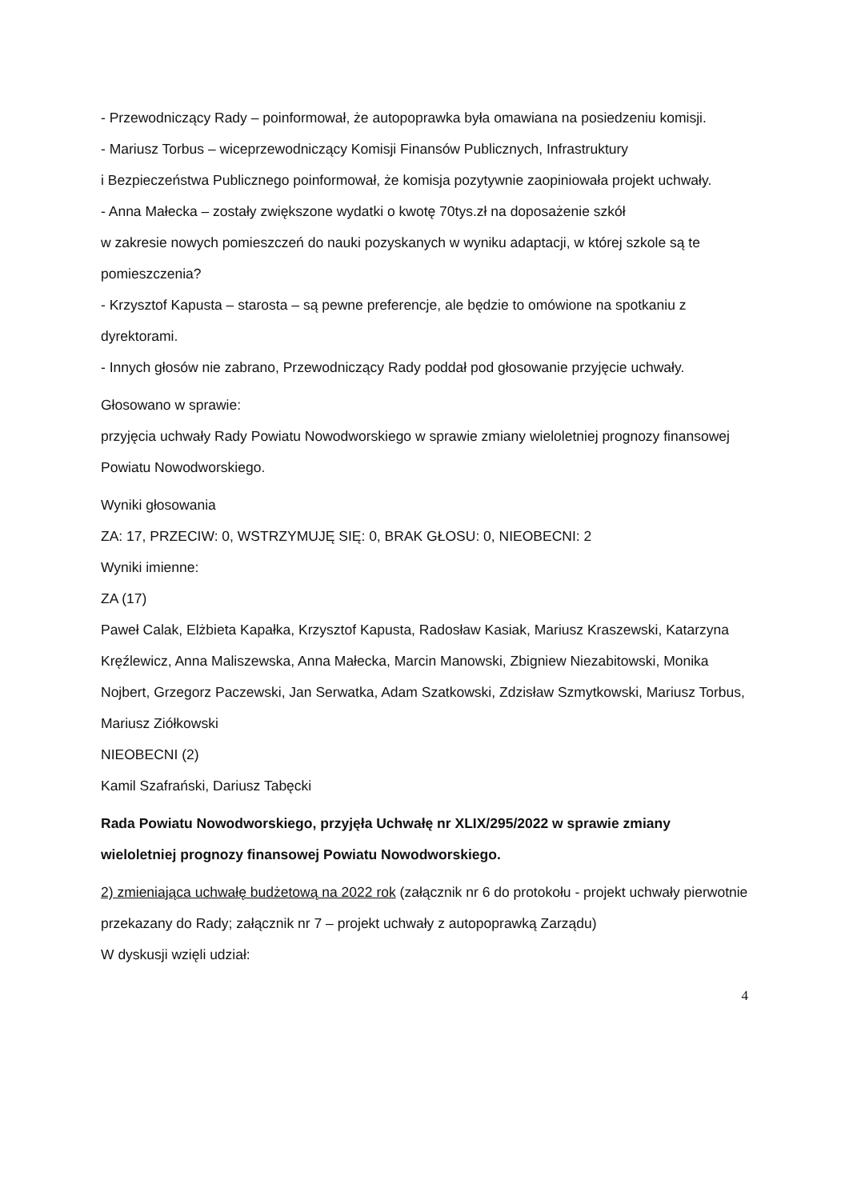- Przewodniczący Rady – poinformował, że autopoprawka była omawiana na posiedzeniu komisji.
- Mariusz Torbus – wiceprzewodniczący Komisji Finansów Publicznych, Infrastruktury
i Bezpieczeństwa Publicznego poinformował, że komisja pozytywnie zaopiniowała projekt uchwały.
- Anna Małecka – zostały zwiększone wydatki o kwotę 70tys.zł na doposażenie szkół
w zakresie nowych pomieszczeń do nauki pozyskanych w wyniku adaptacji, w której szkole są te pomieszczenia?
- Krzysztof Kapusta – starosta – są pewne preferencje, ale będzie to omówione na spotkaniu z dyrektorami.
- Innych głosów nie zabrano, Przewodniczący Rady poddał pod głosowanie przyjęcie uchwały.
Głosowano w sprawie:
przyjęcia uchwały Rady Powiatu Nowodworskiego w sprawie zmiany wieloletniej prognozy finansowej Powiatu Nowodworskiego.
Wyniki głosowania
ZA: 17, PRZECIW: 0, WSTRZYMUJĘ SIĘ: 0, BRAK GŁOSU: 0, NIEOBECNI: 2
Wyniki imienne:
ZA (17)
Paweł Calak, Elżbieta Kapałka, Krzysztof Kapusta, Radosław Kasiak, Mariusz Kraszewski, Katarzyna Kręźlewicz, Anna Maliszewska, Anna Małecka, Marcin Manowski, Zbigniew Niezabitowski, Monika Nojbert, Grzegorz Paczewski, Jan Serwatka, Adam Szatkowski, Zdzisław Szmytkowski, Mariusz Torbus, Mariusz Ziółkowski
NIEOBECNI (2)
Kamil Szafrański, Dariusz Tabęcki
Rada Powiatu Nowodworskiego, przyjęła Uchwałę nr XLIX/295/2022 w sprawie zmiany wieloletniej prognozy finansowej Powiatu Nowodworskiego.
2) zmieniająca uchwałę budżetową na 2022 rok (załącznik nr 6 do protokołu - projekt uchwały pierwotnie przekazany do Rady; załącznik nr 7 – projekt uchwały z autopoprawką Zarządu)
W dyskusji wzięli udział:
4